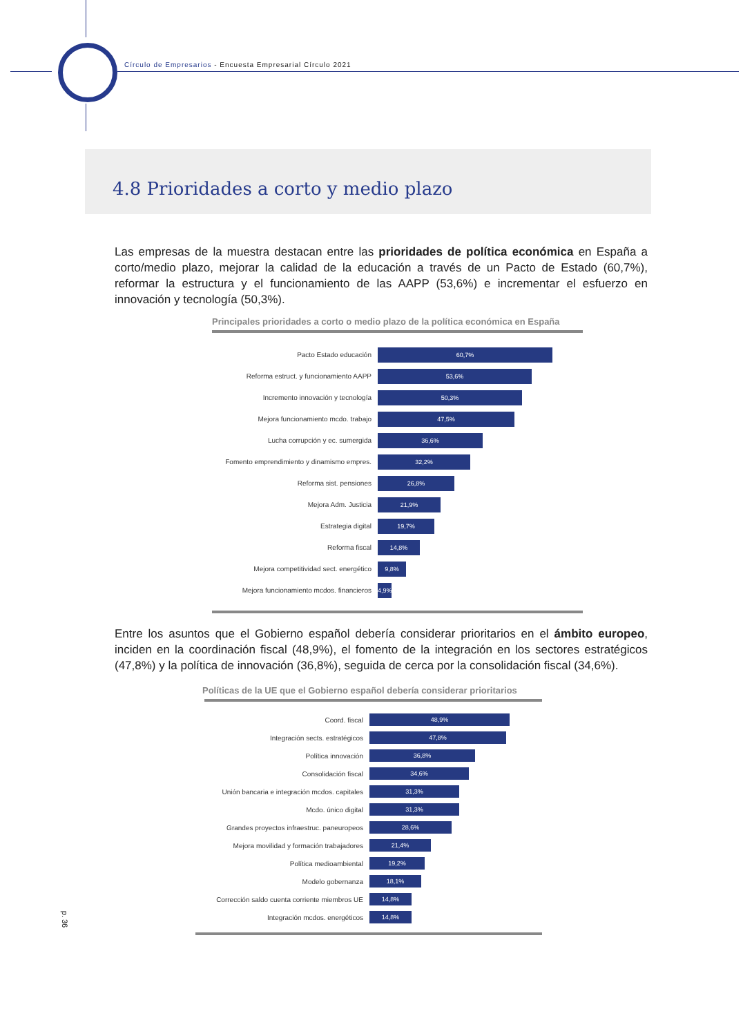Círculo de Empresarios - Encuesta Empresarial Círculo 2021
4.8 Prioridades a corto y medio plazo
Las empresas de la muestra destacan entre las prioridades de política económica en España a corto/medio plazo, mejorar la calidad de la educación a través de un Pacto de Estado (60,7%), reformar la estructura y el funcionamiento de las AAPP (53,6%) e incrementar el esfuerzo en innovación y tecnología (50,3%).
Principales prioridades a corto o medio plazo de la política económica en España
Pacto Estado educación
60,7%
Reforma estruct. y funcionamiento AAPP
53,6%
Incremento innovación y tecnología
50,3%
Mejora funcionamiento mcdo. trabajo
47,5%
Lucha corrupción y ec. sumergida
36,6%
Fomento emprendimiento y dinamismo empres.
32,2%
Reforma sist. pensiones
26,8%
Mejora Adm. Justicia
21,9%
Estrategia digital
19,7%
Reforma fiscal
14,8%
Mejora competitividad sect. energético
9,8%
Mejora funcionamiento mcdos. financieros
4,9%
Entre los asuntos que el Gobierno español debería considerar prioritarios en el ámbito europeo, inciden en la coordinación fiscal (48,9%), el fomento de la integración en los sectores estratégicos (47,8%) y la política de innovación (36,8%), seguida de cerca por la consolidación fiscal (34,6%).
Políticas de la UE que el Gobierno español debería considerar prioritarios
Coord. fiscal
48,9%
Integración sects. estratégicos
47,8%
Política innovación
36,8%
Consolidación fiscal
34,6%
Unión bancaria e integración mcdos. capitales
31,3%
Mcdo. único digital
31,3%
Grandes proyectos infraestruc. paneuropeos
28,6%
Mejora movilidad y formación trabajadores
21,4%
Política medioambiental
19,2%
Modelo gobernanza
18,1%
Corrección saldo cuenta corriente miembros UE
14,8%
Integración mcdos. energéticos
14,8%
p. 36